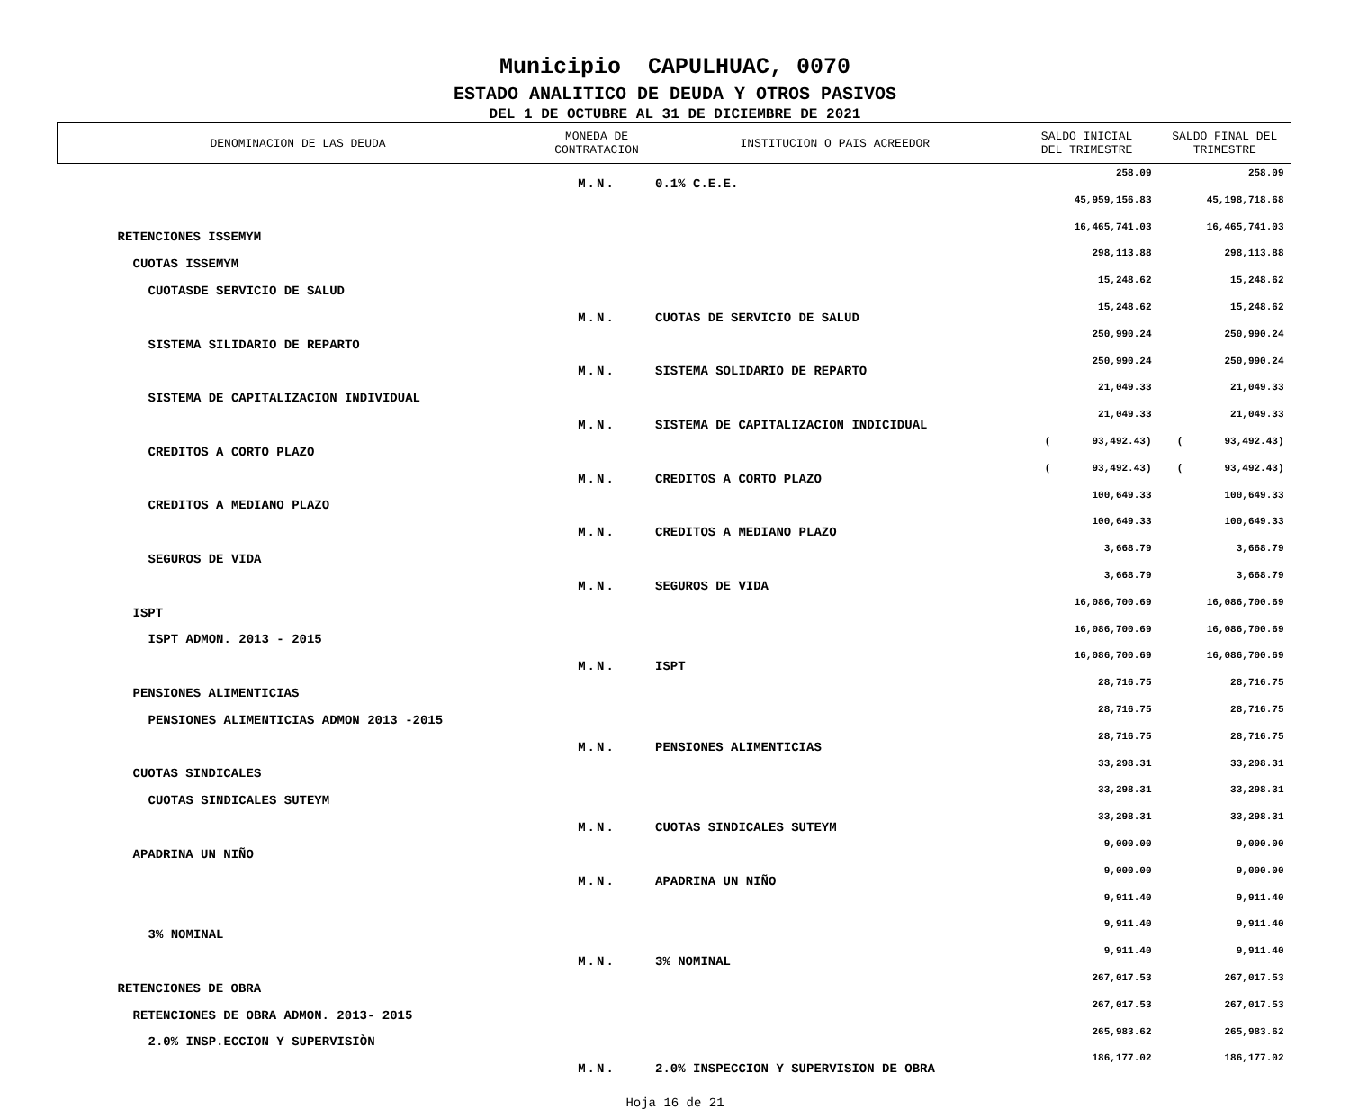Municipio CAPULHUAC, 0070
ESTADO ANALITICO DE DEUDA Y OTROS PASIVOS
DEL 1 DE OCTUBRE AL 31 DE DICIEMBRE DE 2021
| DENOMINACION DE LAS DEUDA | MONEDA DE CONTRATACION | INSTITUCION O PAIS ACREEDOR | SALDO INICIAL DEL TRIMESTRE | SALDO FINAL DEL TRIMESTRE |
| --- | --- | --- | --- | --- |
| | M.N. | 0.1% C.E.E. | 258.09 | 258.09 |
| | | | 45,959,156.83 | 45,198,718.68 |
| RETENCIONES ISSEMYM | | | 16,465,741.03 | 16,465,741.03 |
| CUOTAS ISSEMYM | | | 298,113.88 | 298,113.88 |
| CUOTASDE SERVICIO DE SALUD | | | 15,248.62 | 15,248.62 |
| | M.N. | CUOTAS DE SERVICIO DE SALUD | 15,248.62 | 15,248.62 |
| SISTEMA SILIDARIO DE REPARTO | | | 250,990.24 | 250,990.24 |
| | M.N. | SISTEMA SOLIDARIO DE REPARTO | 250,990.24 | 250,990.24 |
| SISTEMA DE CAPITALIZACION INDIVIDUAL | | | 21,049.33 | 21,049.33 |
| | M.N. | SISTEMA DE CAPITALIZACION INDICIDUAL | 21,049.33 | 21,049.33 |
| CREDITOS A CORTO PLAZO | | | ( 93,492.43) | ( 93,492.43) |
| | M.N. | CREDITOS A CORTO PLAZO | ( 93,492.43) | ( 93,492.43) |
| CREDITOS A MEDIANO PLAZO | | | 100,649.33 | 100,649.33 |
| | M.N. | CREDITOS A MEDIANO PLAZO | 100,649.33 | 100,649.33 |
| SEGUROS DE VIDA | | | 3,668.79 | 3,668.79 |
| | M.N. | SEGUROS DE VIDA | 3,668.79 | 3,668.79 |
| ISPT | | | 16,086,700.69 | 16,086,700.69 |
| ISPT ADMON. 2013 - 2015 | | | 16,086,700.69 | 16,086,700.69 |
| | M.N. | ISPT | 16,086,700.69 | 16,086,700.69 |
| PENSIONES ALIMENTICIAS | | | 28,716.75 | 28,716.75 |
| PENSIONES ALIMENTICIAS ADMON 2013 -2015 | | | 28,716.75 | 28,716.75 |
| | M.N. | PENSIONES ALIMENTICIAS | 28,716.75 | 28,716.75 |
| CUOTAS SINDICALES | | | 33,298.31 | 33,298.31 |
| CUOTAS SINDICALES SUTEYM | | | 33,298.31 | 33,298.31 |
| | M.N. | CUOTAS SINDICALES SUTEYM | 33,298.31 | 33,298.31 |
| APADRINA UN NIÑO | | | 9,000.00 | 9,000.00 |
| | M.N. | APADRINA UN NIÑO | 9,000.00 | 9,000.00 |
| | | | 9,911.40 | 9,911.40 |
| 3% NOMINAL | | | 9,911.40 | 9,911.40 |
| | M.N. | 3% NOMINAL | 9,911.40 | 9,911.40 |
| RETENCIONES DE OBRA | | | 267,017.53 | 267,017.53 |
| RETENCIONES DE OBRA ADMON. 2013- 2015 | | | 267,017.53 | 267,017.53 |
| 2.0% INSP.ECCION Y SUPERVISIÒN | | | 265,983.62 | 265,983.62 |
| | M.N. | 2.0% INSPECCION Y SUPERVISION DE OBRA | 186,177.02 | 186,177.02 |
Hoja 16 de 21